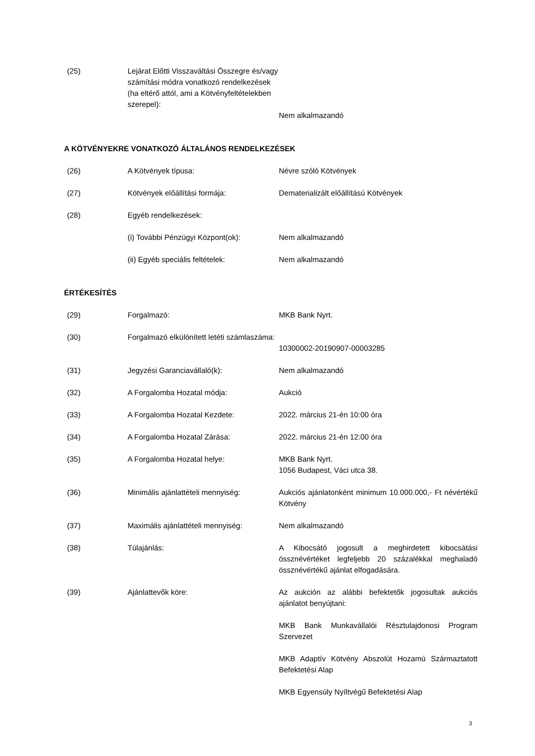| (25) | Lejárat Előtti Visszaváltási Összegre és/vagy számítási módra vonatkozó rendelkezések (ha eltérő attól, ami a Kötvényfeltételekben szerepel): | Nem alkalmazandó |
A KÖTVÉNYEKRE VONATKOZÓ ÁLTALÁNOS RENDELKEZÉSEK
| (26) | A Kötvények típusa: | Névre szóló Kötvények |
| (27) | Kötvények előállítási formája: | Dematerializált előállítású Kötvények |
| (28) | Egyéb rendelkezések: | |
| | (i) További Pénzügyi Központ(ok): | Nem alkalmazandó |
| | (ii) Egyéb speciális feltételek: | Nem alkalmazandó |
ÉRTÉKESÍTÉS
| (29) | Forgalmazó: | MKB Bank Nyrt. |
| (30) | Forgalmazó elkülönített letéti számlaszáma: | 10300002-20190907-00003285 |
| (31) | Jegyzési Garanciavállaló(k): | Nem alkalmazandó |
| (32) | A Forgalomba Hozatal módja: | Aukció |
| (33) | A Forgalomba Hozatal Kezdete: | 2022. március 21-én 10:00 óra |
| (34) | A Forgalomba Hozatal Zárása: | 2022. március 21-én 12:00 óra |
| (35) | A Forgalomba Hozatal helye: | MKB Bank Nyrt. 1056 Budapest, Váci utca 38. |
| (36) | Minimális ajánlattételi mennyiség: | Aukciós ajánlatonként minimum 10.000.000,- Ft névértékű Kötvény |
| (37) | Maximális ajánlattételi mennyiség: | Nem alkalmazandó |
| (38) | Túlajánlás: | A Kibocsátó jogosult a meghirdetett kibocsátási össznévértéket legfeljebb 20 százalékkal meghaladó össznévértékű ajánlat elfogadására. |
| (39) | Ajánlattevők köre: | Az aukción az alábbi befektetők jogosultak aukciós ajánlatot benyújtani: MKB Bank Munkavállalói Résztulajdonosi Program Szervezet MKB Adaptív Kötvény Abszolút Hozamú Származtatott Befektetési Alap MKB Egyensúly Nyíltvégű Befektetési Alap |
3